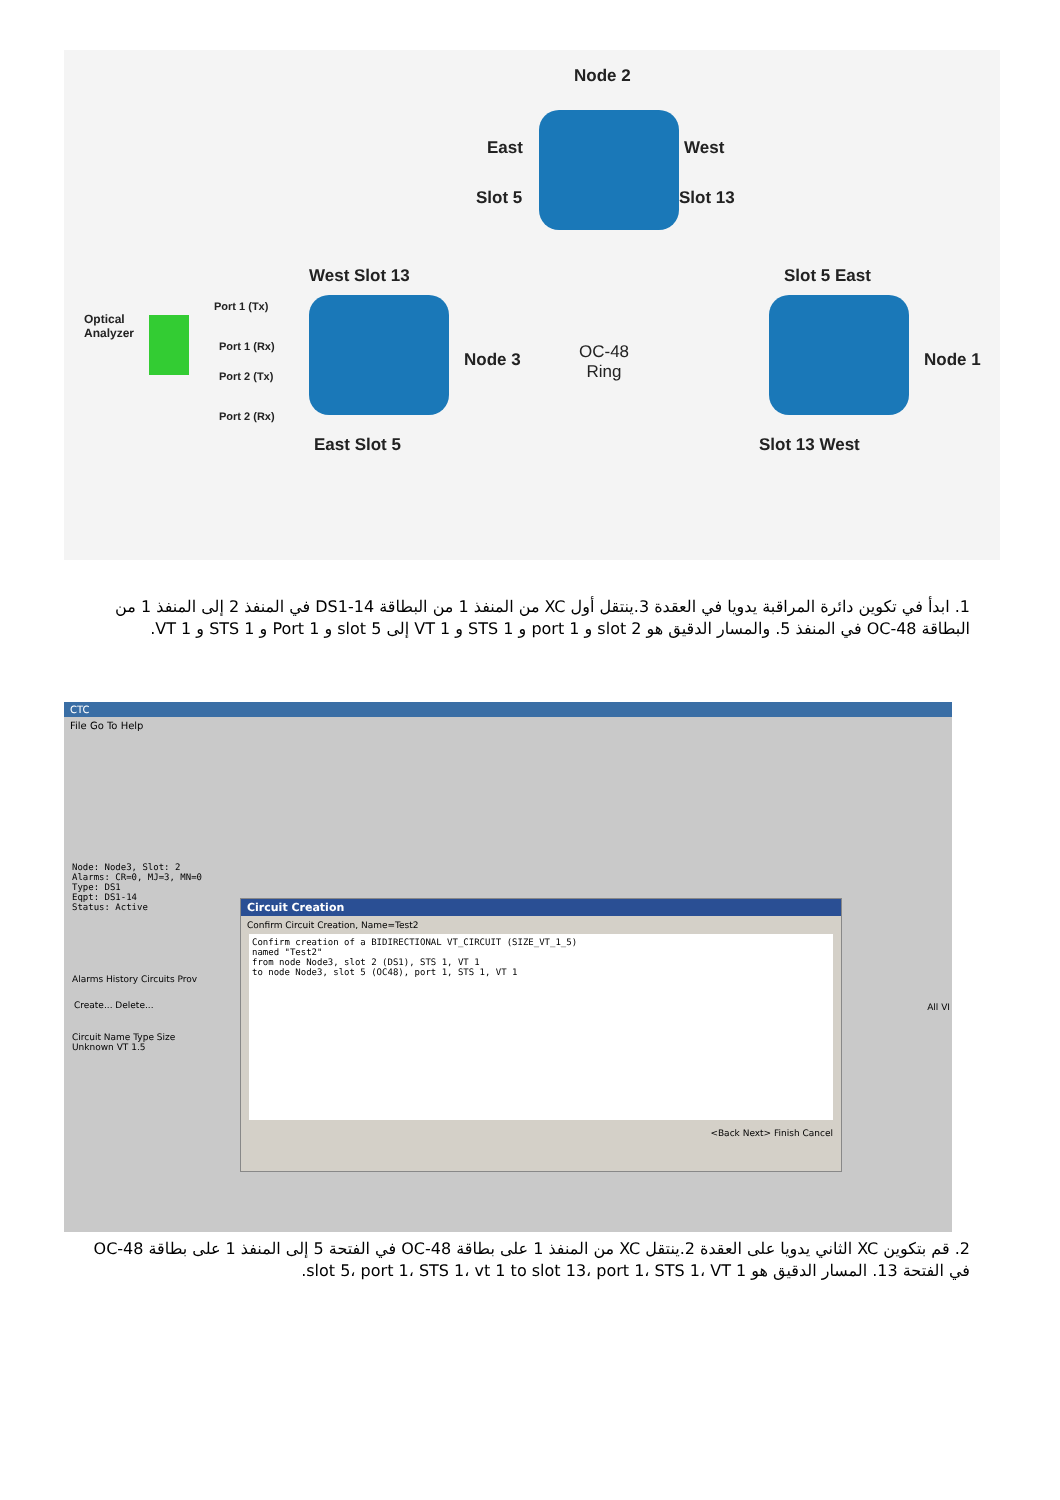Node 2
East West
Slot 5 Slot 13
West Slot 13 Slot 5 East
Optical
Analyzer
Port 1 (Tx)
Port 1 (Rx)
Port 2 (Tx)
Port 2 (Rx)
Node 3
OC-48
Ring
Node 1
East Slot 5 Slot 13 West
1. ابدأ في تكوين دائرة المراقبة يدويا في العقدة 3.ينتقل أول XC من المنفذ 1 من البطاقة DS1-14 في المنفذ 2 إلى المنفذ 1 من البطاقة OC-48 في المنفذ 5. والمسار الدقيق هو slot 2 و port 1 و STS 1 و VT 1 إلى slot 5 و Port 1 و STS 1 و VT 1.
CTC
File Go To Help
Node: Node3, Slot: 2
Alarms: CR=0, MJ=3, MN=0
Type: DS1
Eqpt: DS1-14
Status: Active
Alarms History Circuits Prov
Create... Delete...
Circuit Name Type Size
Unknown VT 1.5
All VI
Circuit Creation
Confirm Circuit Creation, Name=Test2
Confirm creation of a BIDIRECTIONAL VT_CIRCUIT (SIZE_VT_1_5)
named "Test2"
from node Node3, slot 2 (DS1), STS 1, VT 1
to node Node3, slot 5 (OC48), port 1, STS 1, VT 1
<Back Next> Finish Cancel
2. قم بتكوين XC الثاني يدويا على العقدة 2.ينتقل XC من المنفذ 1 على بطاقة OC-48 في الفتحة 5 إلى المنفذ 1 على بطاقة OC-48 في الفتحة 13. المسار الدقيق هو slot 5، port 1، STS 1، vt 1 to slot 13، port 1، STS 1، VT 1.